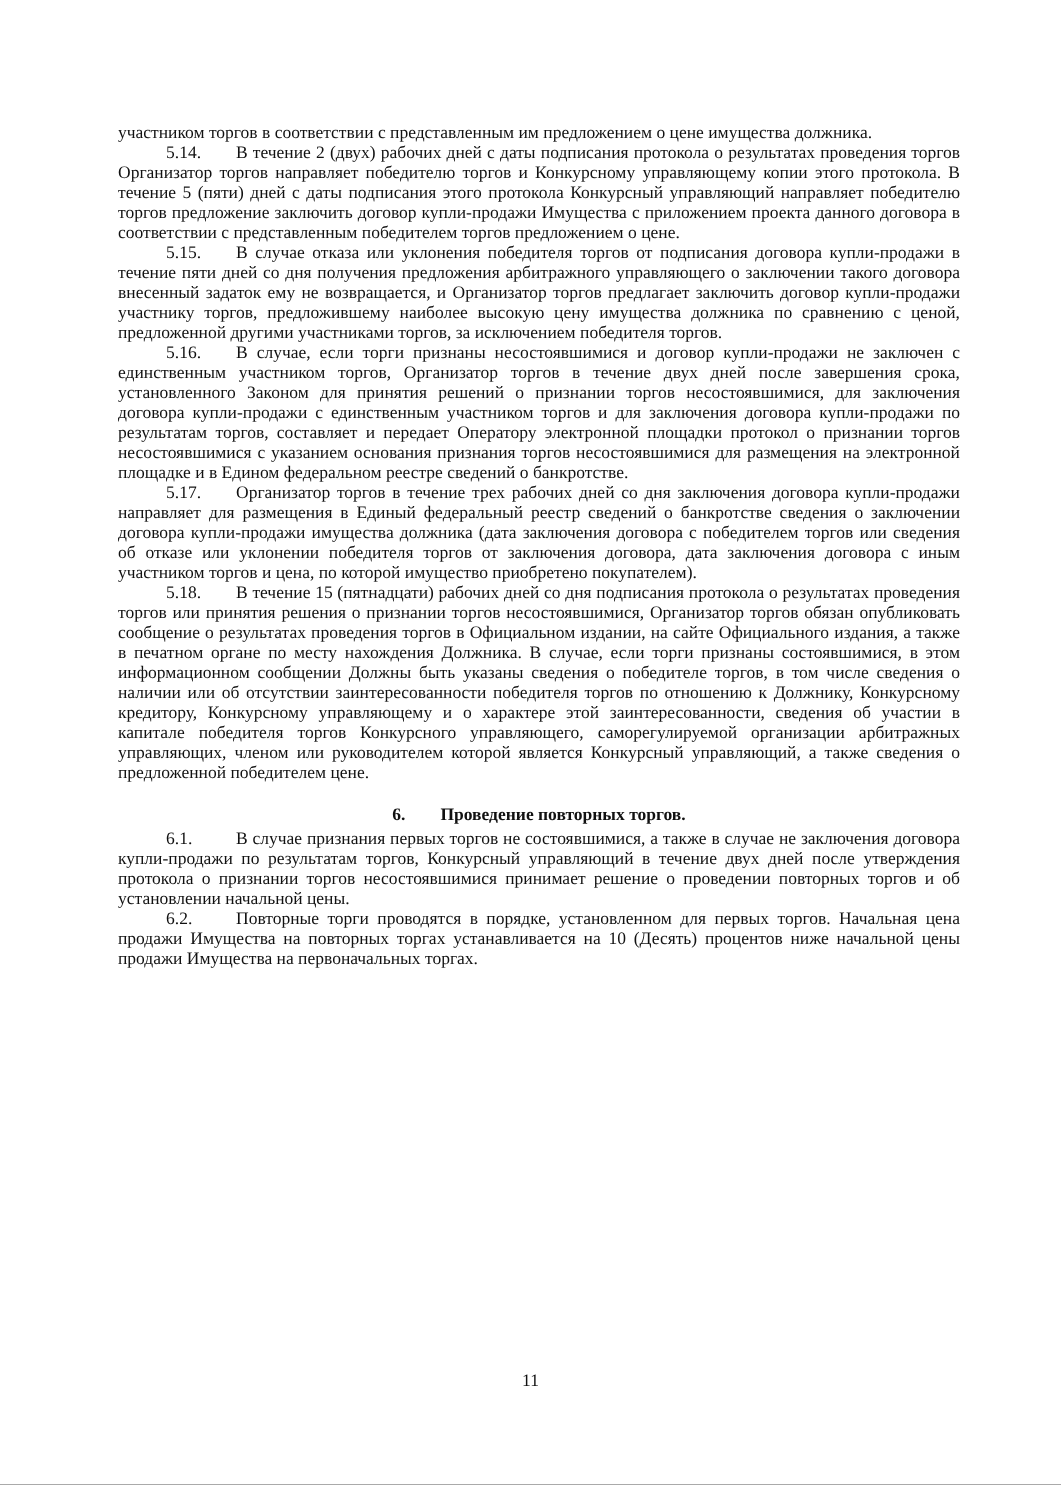участником торгов в соответствии с представленным им предложением о цене имущества должника.
5.14. В течение 2 (двух) рабочих дней с даты подписания протокола о результатах проведения торгов Организатор торгов направляет победителю торгов и Конкурсному управляющему копии этого протокола. В течение 5 (пяти) дней с даты подписания этого протокола Конкурсный управляющий направляет победителю торгов предложение заключить договор купли-продажи Имущества с приложением проекта данного договора в соответствии с представленным победителем торгов предложением о цене.
5.15. В случае отказа или уклонения победителя торгов от подписания договора купли-продажи в течение пяти дней со дня получения предложения арбитражного управляющего о заключении такого договора внесенный задаток ему не возвращается, и Организатор торгов предлагает заключить договор купли-продажи участнику торгов, предложившему наиболее высокую цену имущества должника по сравнению с ценой, предложенной другими участниками торгов, за исключением победителя торгов.
5.16. В случае, если торги признаны несостоявшимися и договор купли-продажи не заключен с единственным участником торгов, Организатор торгов в течение двух дней после завершения срока, установленного Законом для принятия решений о признании торгов несостоявшимися, для заключения договора купли-продажи с единственным участником торгов и для заключения договора купли-продажи по результатам торгов, составляет и передает Оператору электронной площадки протокол о признании торгов несостоявшимися с указанием основания признания торгов несостоявшимися для размещения на электронной площадке и в Едином федеральном реестре сведений о банкротстве.
5.17. Организатор торгов в течение трех рабочих дней со дня заключения договора купли-продажи направляет для размещения в Единый федеральный реестр сведений о банкротстве сведения о заключении договора купли-продажи имущества должника (дата заключения договора с победителем торгов или сведения об отказе или уклонении победителя торгов от заключения договора, дата заключения договора с иным участником торгов и цена, по которой имущество приобретено покупателем).
5.18. В течение 15 (пятнадцати) рабочих дней со дня подписания протокола о результатах проведения торгов или принятия решения о признании торгов несостоявшимися, Организатор торгов обязан опубликовать сообщение о результатах проведения торгов в Официальном издании, на сайте Официального издания, а также в печатном органе по месту нахождения Должника. В случае, если торги признаны состоявшимися, в этом информационном сообщении Должны быть указаны сведения о победителе торгов, в том числе сведения о наличии или об отсутствии заинтересованности победителя торгов по отношению к Должнику, Конкурсному кредитору, Конкурсному управляющему и о характере этой заинтересованности, сведения об участии в капитале победителя торгов Конкурсного управляющего, саморегулируемой организации арбитражных управляющих, членом или руководителем которой является Конкурсный управляющий, а также сведения о предложенной победителем цене.
6. Проведение повторных торгов.
6.1. В случае признания первых торгов не состоявшимися, а также в случае не заключения договора купли-продажи по результатам торгов, Конкурсный управляющий в течение двух дней после утверждения протокола о признании торгов несостоявшимися принимает решение о проведении повторных торгов и об установлении начальной цены.
6.2. Повторные торги проводятся в порядке, установленном для первых торгов. Начальная цена продажи Имущества на повторных торгах устанавливается на 10 (Десять) процентов ниже начальной цены продажи Имущества на первоначальных торгах.
11